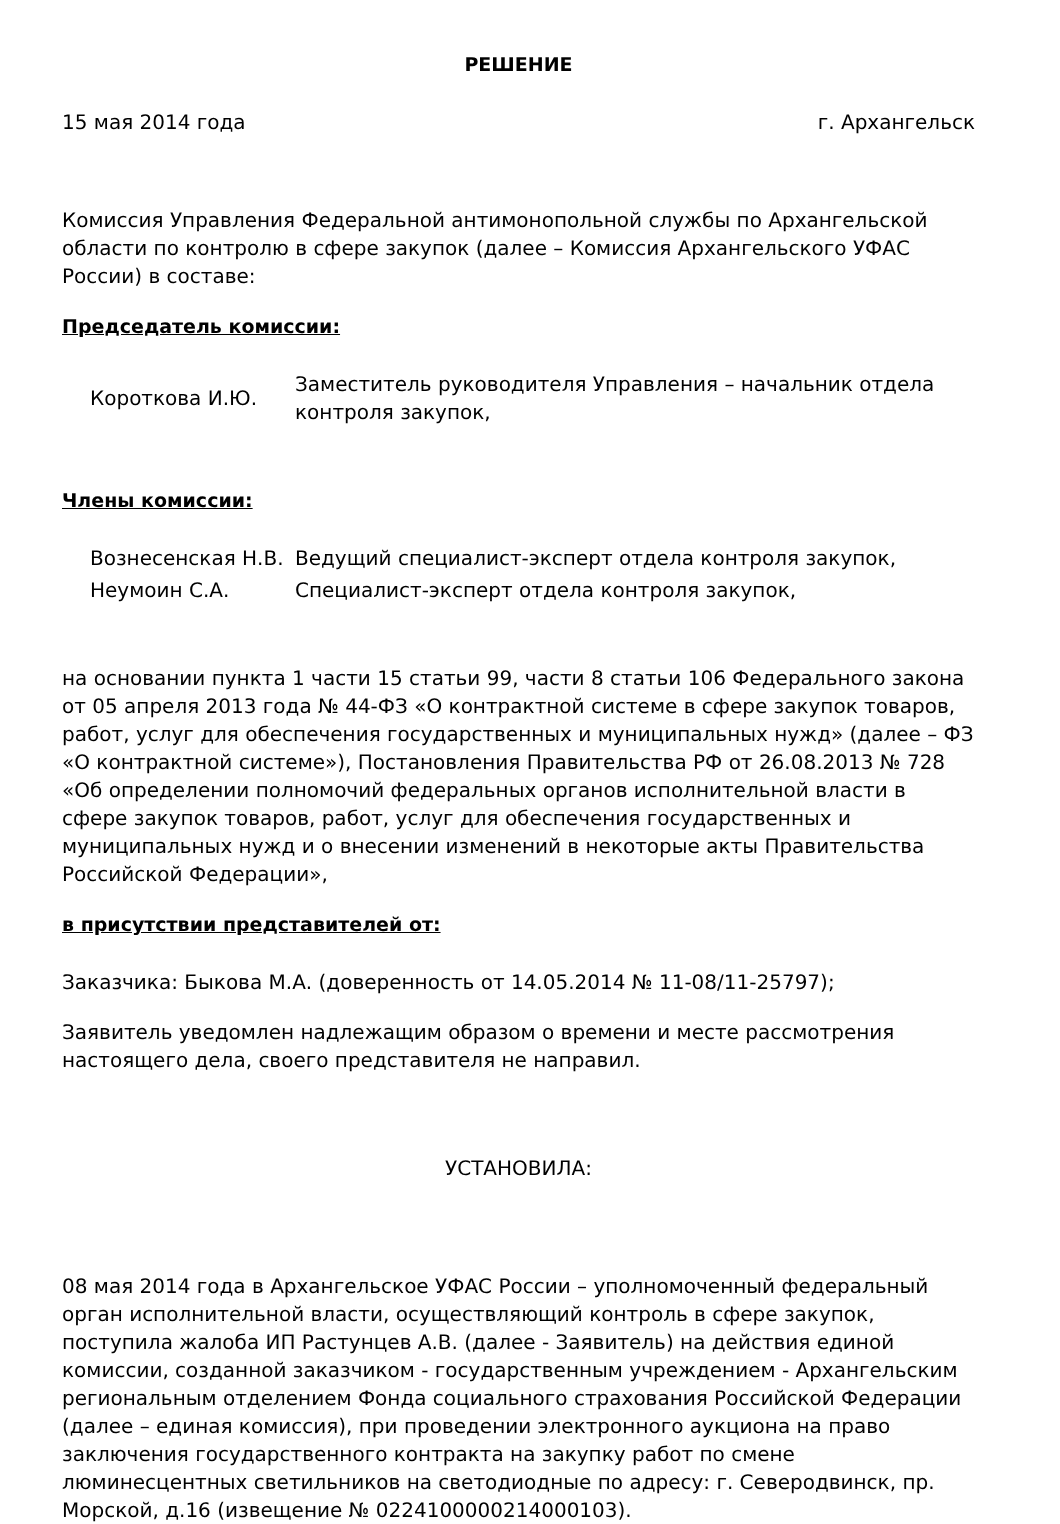РЕШЕНИЕ
15 мая 2014 года г. Архангельск
Комиссия Управления Федеральной антимонопольной службы по Архангельской области по контролю в сфере закупок (далее – Комиссия Архангельского УФАС России) в составе:
Председатель комиссии:
Короткова И.Ю.
Заместитель руководителя Управления – начальник отдела контроля закупок,
Члены комиссии:
Вознесенская Н.В. Ведущий специалист-эксперт отдела контроля закупок,
Неумоин С.А. Специалист-эксперт отдела контроля закупок,
на основании пункта 1 части 15 статьи 99, части 8 статьи 106 Федерального закона от 05 апреля 2013 года № 44-ФЗ «О контрактной системе в сфере закупок товаров, работ, услуг для обеспечения государственных и муниципальных нужд» (далее – ФЗ «О контрактной системе»), Постановления Правительства РФ от 26.08.2013 № 728 «Об определении полномочий федеральных органов исполнительной власти в сфере закупок товаров, работ, услуг для обеспечения государственных и муниципальных нужд и о внесении изменений в некоторые акты Правительства Российской Федерации»,
в присутствии представителей от:
Заказчика: Быкова М.А. (доверенность от 14.05.2014 № 11-08/11-25797);
Заявитель уведомлен надлежащим образом о времени и месте рассмотрения настоящего дела, своего представителя не направил.
УСТАНОВИЛА:
08 мая 2014 года в Архангельское УФАС России – уполномоченный федеральный орган исполнительной власти, осуществляющий контроль в сфере закупок, поступила жалоба ИП Растунцев А.В. (далее - Заявитель) на действия единой комиссии, созданной заказчиком - государственным учреждением - Архангельским региональным отделением Фонда социального страхования Российской Федерации (далее – единая комиссия), при проведении электронного аукциона на право заключения государственного контракта на закупку работ по смене люминесцентных светильников на светодиодные по адресу: г. Северодвинск, пр. Морской, д.16 (извещение № 0224100000214000103).